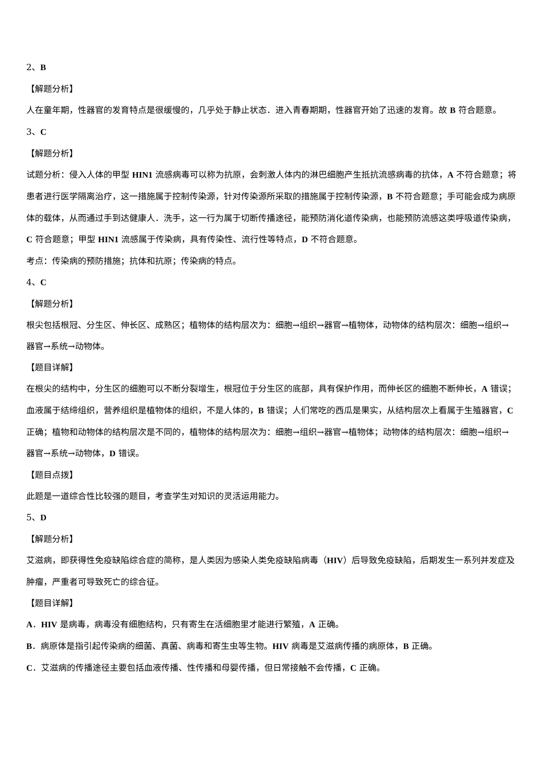2、B
【解题分析】
人在童年期，性器官的发育特点是很缓慢的，几乎处于静止状态．进入青春期期，性器官开始了迅速的发育。故 B 符合题意。
3、C
【解题分析】
试题分析：侵入人体的甲型 HIN1 流感病毒可以称为抗原，会刺激人体内的淋巴细胞产生抵抗流感病毒的抗体，A 不符合题意；将患者进行医学隔离治疗，这一措施属于控制传染源，针对传染源所采取的措施属于控制传染源，B 不符合题意；手可能会成为病原体的载体，从而通过手到达健康人．洗手，这一行为属于切断传播途径，能预防消化道传染病，也能预防流感这类呼吸道传染病，C 符合题意；甲型 HIN1 流感属于传染病，具有传染性、流行性等特点，D 不符合题意。
考点：传染病的预防措施；抗体和抗原；传染病的特点。
4、C
【解题分析】
根尖包括根冠、分生区、伸长区、成熟区；植物体的结构层次为：细胞→组织→器官→植物体，动物体的结构层次：细胞→组织→器官→系统→动物体。
【题目详解】
在根尖的结构中，分生区的细胞可以不断分裂增生，根冠位于分生区的底部，具有保护作用，而伸长区的细胞不断伸长，A 错误；血液属于结缔组织，营养组织是植物体的组织，不是人体的，B 错误；人们常吃的西瓜是果实，从结构层次上看属于生殖器官，C 正确；植物和动物体的结构层次是不同的，植物体的结构层次为：细胞→组织→器官→植物体；动物体的结构层次：细胞→组织→器官→系统→动物体，D 错误。
【题目点拨】
此题是一道综合性比较强的题目，考查学生对知识的灵活运用能力。
5、D
【解题分析】
艾滋病，即获得性免疫缺陷综合症的简称，是人类因为感染人类免疫缺陷病毒（HIV）后导致免疫缺陷，后期发生一系列并发症及肿瘤，严重者可导致死亡的综合征。
【题目详解】
A．HIV 是病毒，病毒没有细胞结构，只有寄生在活细胞里才能进行繁殖，A 正确。
B．病原体是指引起传染病的细菌、真菌、病毒和寄生虫等生物。HIV 病毒是艾滋病传播的病原体，B 正确。
C．艾滋病的传播途径主要包括血液传播、性传播和母婴传播，但日常接触不会传播，C 正确。